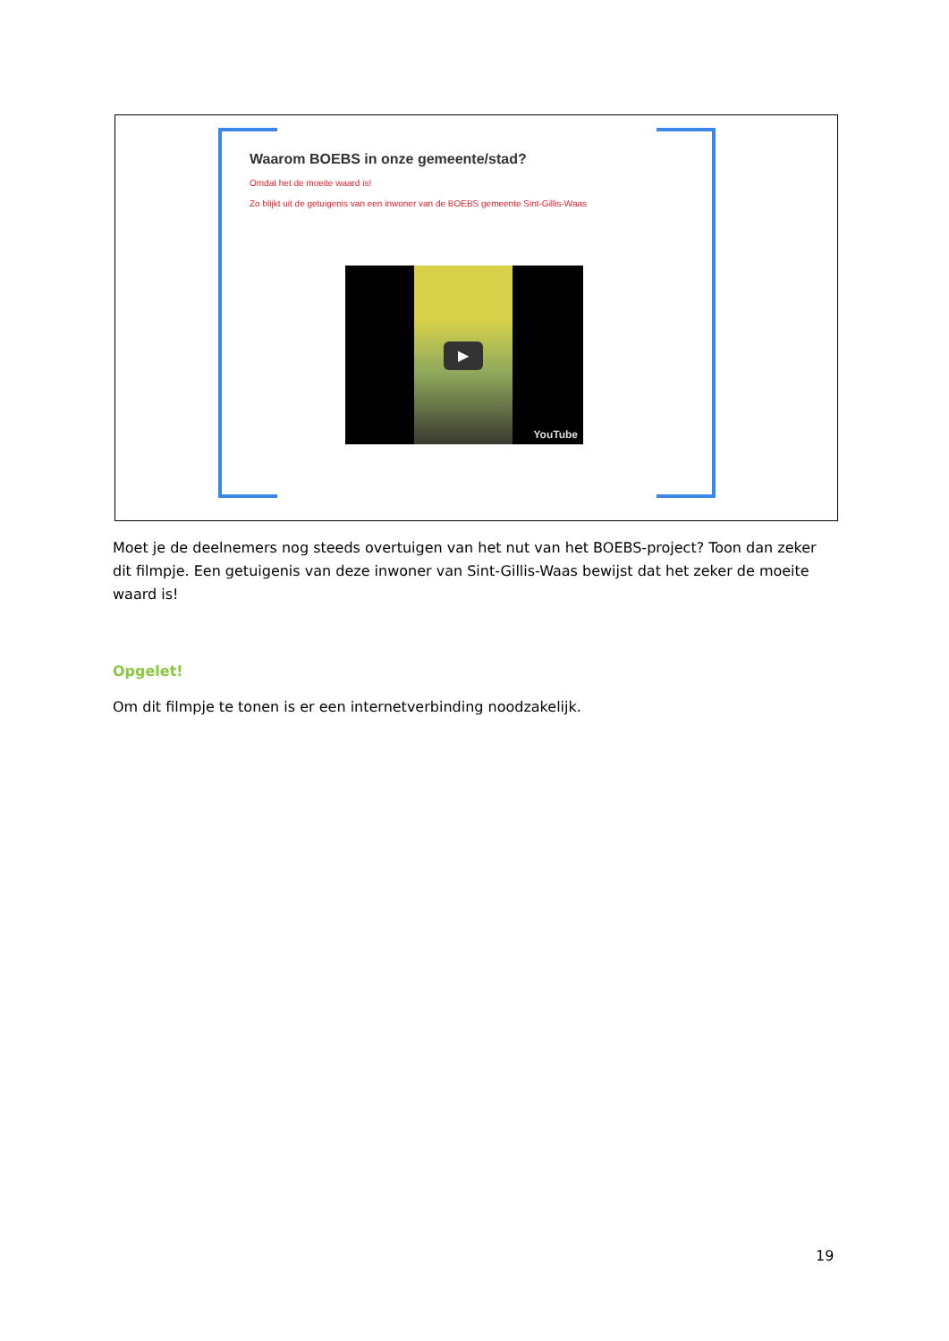Waarom BOEBS in onze gemeente/stad?
Omdat het de moeite waard is!
Zo blijkt uit de getuigenis van een inwoner van de BOEBS gemeente Sint-Gillis-Waas
▶
YouTube
Moet je de deelnemers nog steeds overtuigen van het nut van het BOEBS-project? Toon dan zeker dit filmpje. Een getuigenis van deze inwoner van Sint-Gillis-Waas bewijst dat het zeker de moeite waard is!
Opgelet!
Om dit filmpje te tonen is er een internetverbinding noodzakelijk.
19